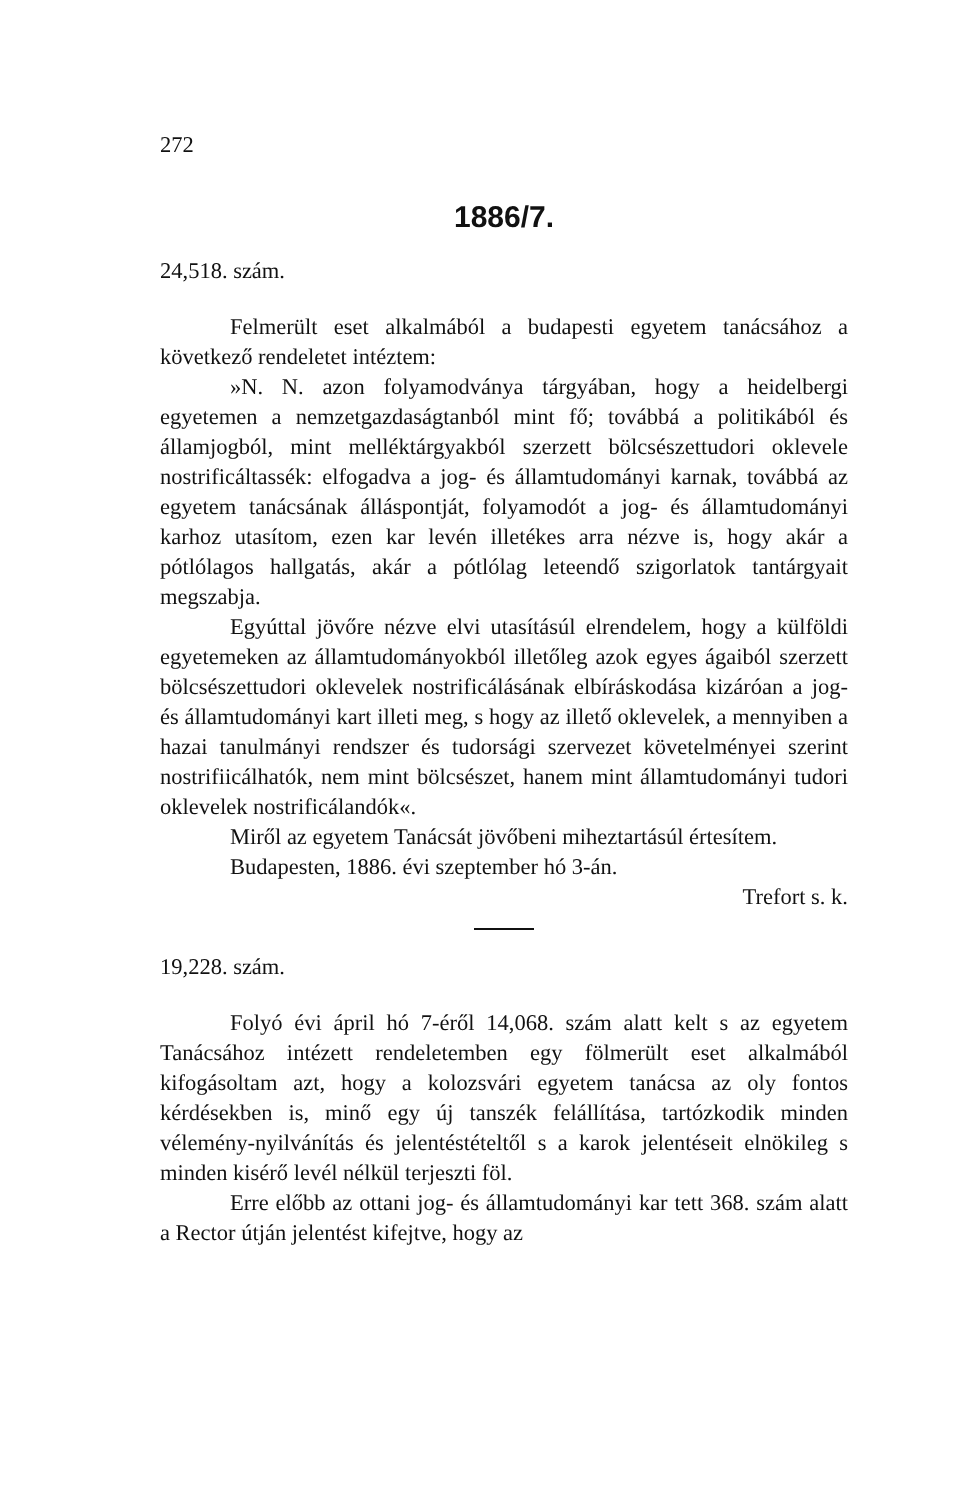272
1886/7.
24,518. szám.
Felmerült eset alkalmából a budapesti egyetem tanácsához a következő rendeletet intéztem:
»N. N. azon folyamodványa tárgyában, hogy a heidelbergi egyetemen a nemzetgazdaságtanból mint fő; továbbá a politikából és államjogból, mint melléktárgyakból szerzett bölcsészettudori oklevele nostrificáltassék: elfogadva a jog- és államtudományi karnak, továbbá az egyetem tanácsának álláspontját, folyamodót a jog- és államtudományi karhoz utasítom, ezen kar levén illetékes arra nézve is, hogy akár a pótlólagos hallgatás, akár a pótlólag leteendő szigorlatok tantárgyait megszabja.
Egyúttal jövőre nézve elvi utasításúl elrendelem, hogy a külföldi egyetemeken az államtudományokból illetőleg azok egyes ágaiból szerzett bölcsészettudori oklevelek nostrificálásának elbíráskodása kizáróan a jog- és államtudományi kart illeti meg, s hogy az illető oklevelek, a mennyiben a hazai tanulmányi rendszer és tudorsági szervezet követelményei szerint nostrifiicálhatók, nem mint bölcsészet, hanem mint államtudományi tudori oklevelek nostrificálandók«.
Miről az egyetem Tanácsát jövőbeni miheztartásúl értesítem.
Budapesten, 1886. évi szeptember hó 3-án.
Trefort s. k.
19,228. szám.
Folyó évi ápril hó 7-éről 14,068. szám alatt kelt s az egyetem Tanácsához intézett rendeletemben egy fölmerült eset alkalmából kifogásoltam azt, hogy a kolozsvári egyetem tanácsa az oly fontos kérdésekben is, minő egy új tanszék felállítása, tartózkodik minden vélemény-nyilvánítás és jelentéstételtől s a karok jelentéseit elnökileg s minden kisérő levél nélkül terjeszti föl.
Erre előbb az ottani jog- és államtudományi kar tett 368. szám alatt a Rector útján jelentést kifejtve, hogy az